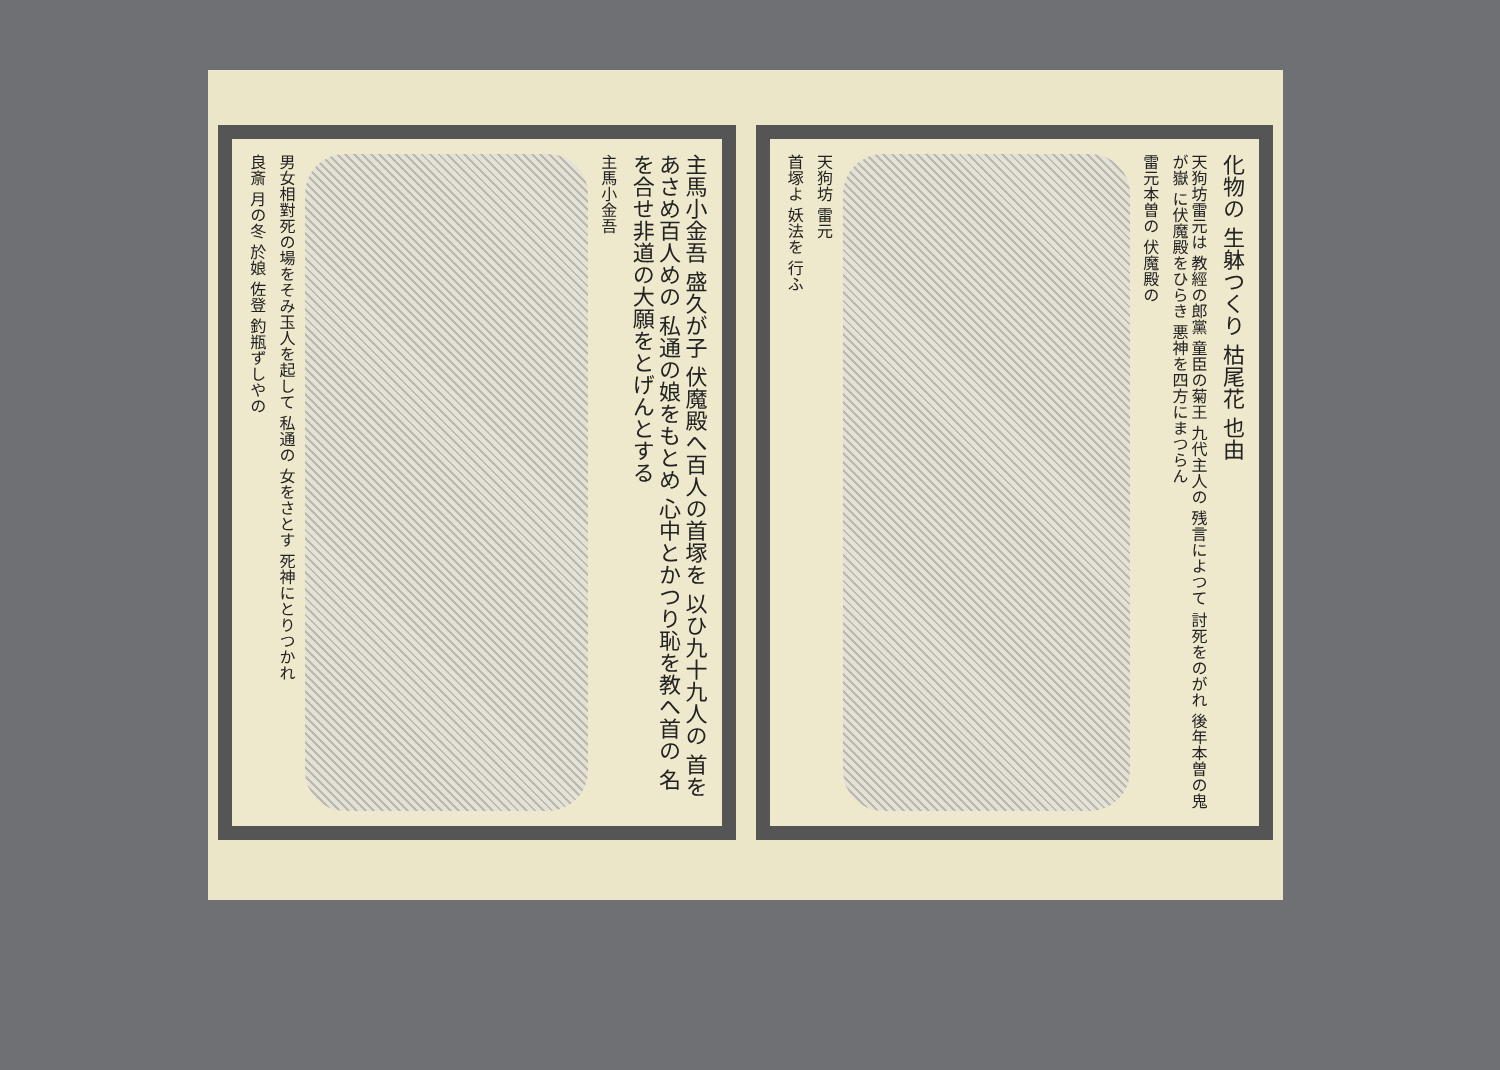主馬小金吾 盛久が子 伏魔殿へ百人の首塚を 以ひ九十九人の 首をあさめ百人めの 私通の娘をもとめ 心中とかつり恥を教へ首の 名を合せ非道の大願をとげんとする
主馬小金吾
男女相對死の場をそみ玉人を起して 私通の 女をさとす 死神にとりつかれ
良斎 月の冬 於娘 佐登 釣瓶ずしやの
化物の 生躰つくり 枯尾花 也由
天狗坊雷元は 教經の郎黨 童臣の菊王 九代主人の 残言によつて 討死をのがれ 後年本曽の鬼が嶽 に伏魔殿をひらき 悪神を四方にまつらん
雷元本曽の 伏魔殿の
天狗坊 雷元
首塚よ 妖法を 行ふ